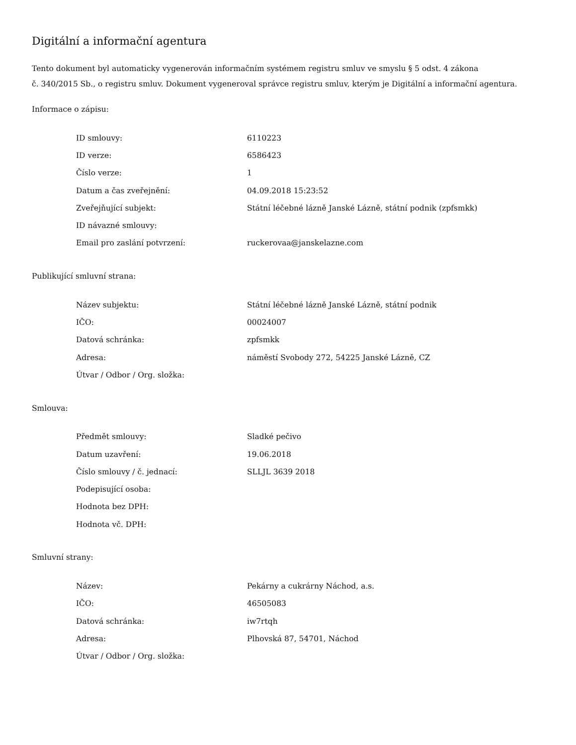Digitální a informační agentura
Tento dokument byl automaticky vygenerován informačním systémem registru smluv ve smyslu § 5 odst. 4 zákona
č. 340/2015 Sb., o registru smluv. Dokument vygeneroval správce registru smluv, kterým je Digitální a informační agentura.
Informace o zápisu:
| ID smlouvy: | 6110223 |
| ID verze: | 6586423 |
| Číslo verze: | 1 |
| Datum a čas zveřejnění: | 04.09.2018 15:23:52 |
| Zveřejňující subjekt: | Státní léčebné lázně Janské Lázně, státní podnik (zpfsmkk) |
| ID návazné smlouvy: | |
| Email pro zaslání potvrzení: | ruckerovaa@janskelazne.com |
Publikující smluvní strana:
| Název subjektu: | Státní léčebné lázně Janské Lázně, státní podnik |
| IČO: | 00024007 |
| Datová schránka: | zpfsmkk |
| Adresa: | náměstí Svobody 272, 54225 Janské Lázně, CZ |
| Útvar / Odbor / Org. složka: | |
Smlouva:
| Předmět smlouvy: | Sladké pečivo |
| Datum uzavření: | 19.06.2018 |
| Číslo smlouvy / č. jednací: | SLLJL 3639 2018 |
| Podepisující osoba: | |
| Hodnota bez DPH: | |
| Hodnota vč. DPH: | |
Smluvní strany:
| Název: | Pekárny a cukrárny Náchod, a.s. |
| IČO: | 46505083 |
| Datová schránka: | iw7rtqh |
| Adresa: | Plhovská 87, 54701, Náchod |
| Útvar / Odbor / Org. složka: | |